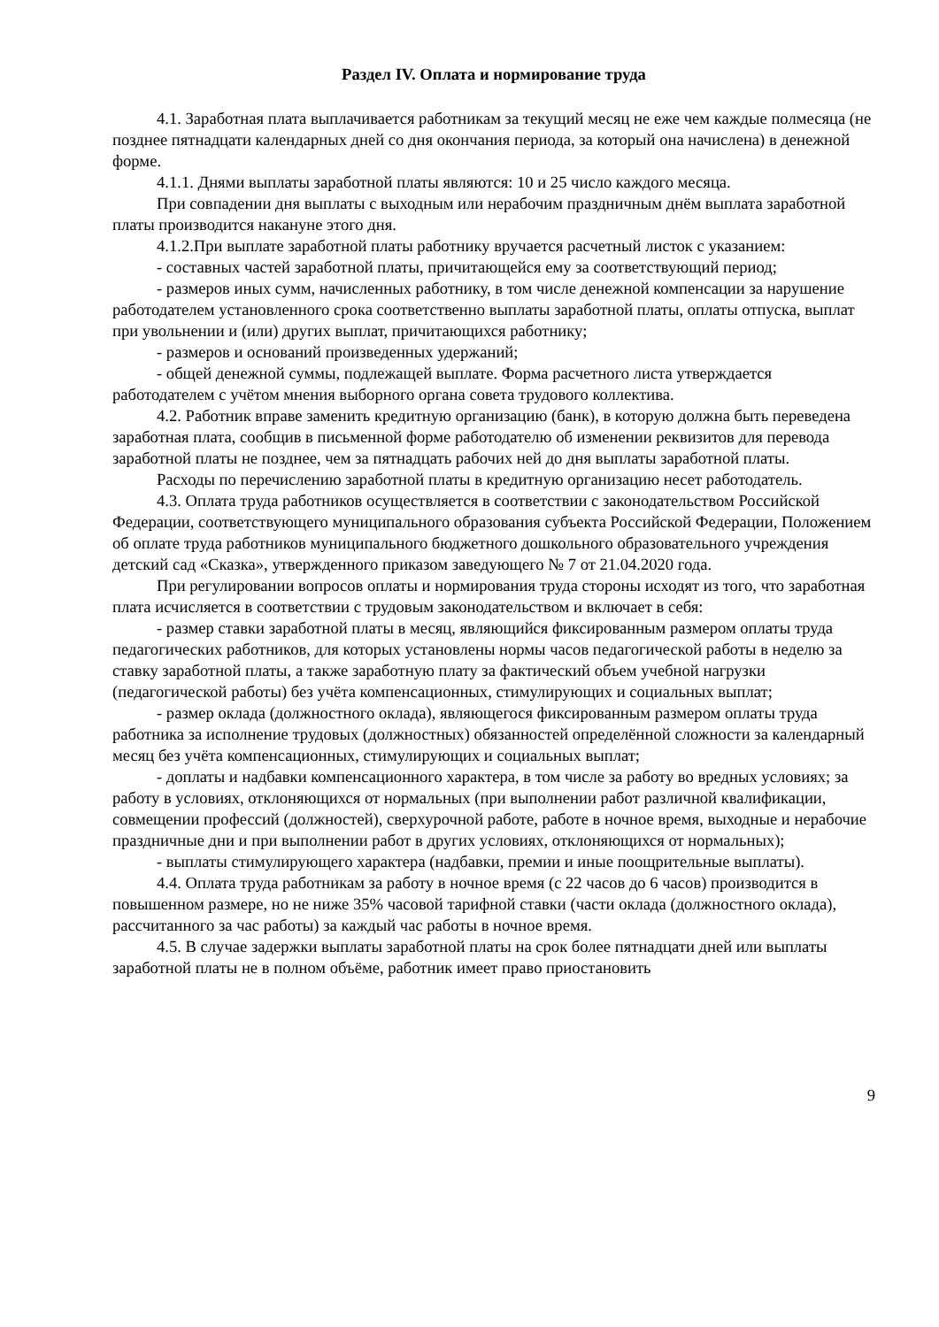Раздел IV. Оплата и нормирование труда
4.1. Заработная плата выплачивается работникам за текущий месяц не еже чем каждые полмесяца (не позднее пятнадцати календарных дней со дня окончания периода, за который она начислена) в денежной форме.
4.1.1. Днями выплаты заработной платы являются: 10 и 25 число каждого месяца.
При совпадении дня выплаты с выходным или нерабочим праздничным днём выплата заработной платы производится накануне этого дня.
4.1.2.При выплате заработной платы работнику вручается расчетный листок с указанием:
- составных частей заработной платы, причитающейся ему за соответствующий период;
- размеров иных сумм, начисленных работнику, в том числе денежной компенсации за нарушение работодателем установленного срока соответственно выплаты заработной платы, оплаты отпуска, выплат при увольнении и (или) других выплат, причитающихся работнику;
- размеров и оснований произведенных удержаний;
- общей денежной суммы, подлежащей выплате. Форма расчетного листа утверждается работодателем с учётом мнения выборного органа совета трудового коллектива.
4.2. Работник вправе заменить кредитную организацию (банк), в которую должна быть переведена заработная плата, сообщив в письменной форме работодателю об изменении реквизитов для перевода заработной платы не позднее, чем за пятнадцать рабочих ней до дня выплаты заработной платы.
Расходы по перечислению заработной платы в кредитную организацию несет работодатель.
4.3. Оплата труда работников осуществляется в соответствии с законодательством Российской Федерации, соответствующего муниципального образования субъекта Российской Федерации, Положением об оплате труда работников муниципального бюджетного дошкольного образовательного учреждения детский сад «Сказка», утвержденного приказом заведующего № 7 от 21.04.2020 года.
При регулировании вопросов оплаты и нормирования труда стороны исходят из того, что заработная плата исчисляется в соответствии с трудовым законодательством и включает в себя:
- размер ставки заработной платы в месяц, являющийся фиксированным размером оплаты труда педагогических работников, для которых установлены нормы часов педагогической работы в неделю за ставку заработной платы, а также заработную плату за фактический объем учебной нагрузки (педагогической работы) без учёта компенсационных, стимулирующих и социальных выплат;
- размер оклада (должностного оклада), являющегося фиксированным размером оплаты труда работника за исполнение трудовых (должностных) обязанностей определённой сложности за календарный месяц без учёта компенсационных, стимулирующих и социальных выплат;
- доплаты и надбавки компенсационного характера, в том числе за работу во вредных условиях; за работу в условиях, отклоняющихся от нормальных (при выполнении работ различной квалификации, совмещении профессий (должностей), сверхурочной работе, работе в ночное время, выходные и нерабочие праздничные дни и при выполнении работ в других условиях, отклоняющихся от нормальных);
- выплаты стимулирующего характера (надбавки, премии и иные поощрительные выплаты).
4.4. Оплата труда работникам за работу в ночное время (с 22 часов до 6 часов) производится в повышенном размере, но не ниже 35% часовой тарифной ставки (части оклада (должностного оклада), рассчитанного за час работы) за каждый час работы в ночное время.
4.5. В случае задержки выплаты заработной платы на срок более пятнадцати дней или выплаты заработной платы не в полном объёме, работник имеет право приостановить
9